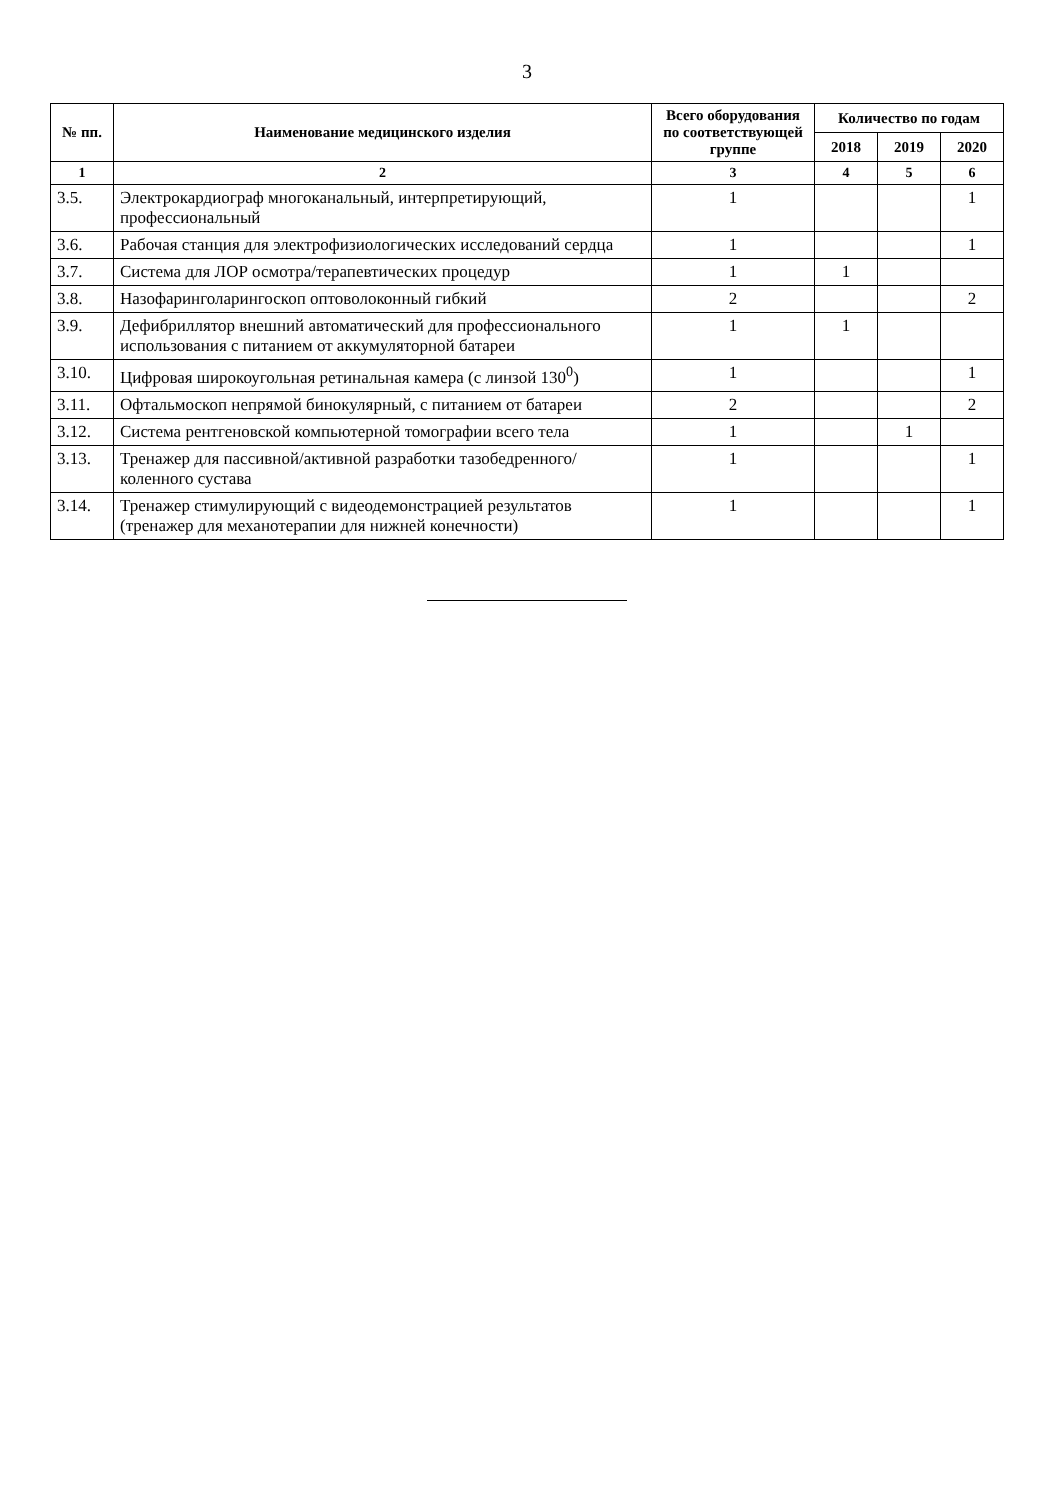3
| № пп. | Наименование медицинского изделия | Всего оборудования по соответствующей группе | Количество по годам | | |
| --- | --- | --- | --- | --- | --- |
| | | | 2018 | 2019 | 2020 |
| 1 | 2 | 3 | 4 | 5 | 6 |
| 3.5. | Электрокардиограф многоканальный, интерпретирующий, профессиональный | 1 | | | 1 |
| 3.6. | Рабочая станция для электрофизиологических исследований сердца | 1 | | | 1 |
| 3.7. | Система для ЛОР осмотра/терапевтических процедур | 1 | 1 | | |
| 3.8. | Назофаринголарингоскоп оптоволоконный гибкий | 2 | | | 2 |
| 3.9. | Дефибриллятор внешний автоматический для профессионального использования с питанием от аккумуляторной батареи | 1 | 1 | | |
| 3.10. | Цифровая широкоугольная ретинальная камера (с линзой 130<sup>0</sup>) | 1 | | | 1 |
| 3.11. | Офтальмоскоп непрямой бинокулярный, с питанием от батареи | 2 | | | 2 |
| 3.12. | Система рентгеновской компьютерной томографии всего тела | 1 | | 1 | |
| 3.13. | Тренажер для пассивной/активной разработки тазобедренного/коленного сустава | 1 | | | 1 |
| 3.14. | Тренажер стимулирующий с видеодемонстрацией результатов (тренажер для механотерапии для нижней конечности) | 1 | | | 1 |